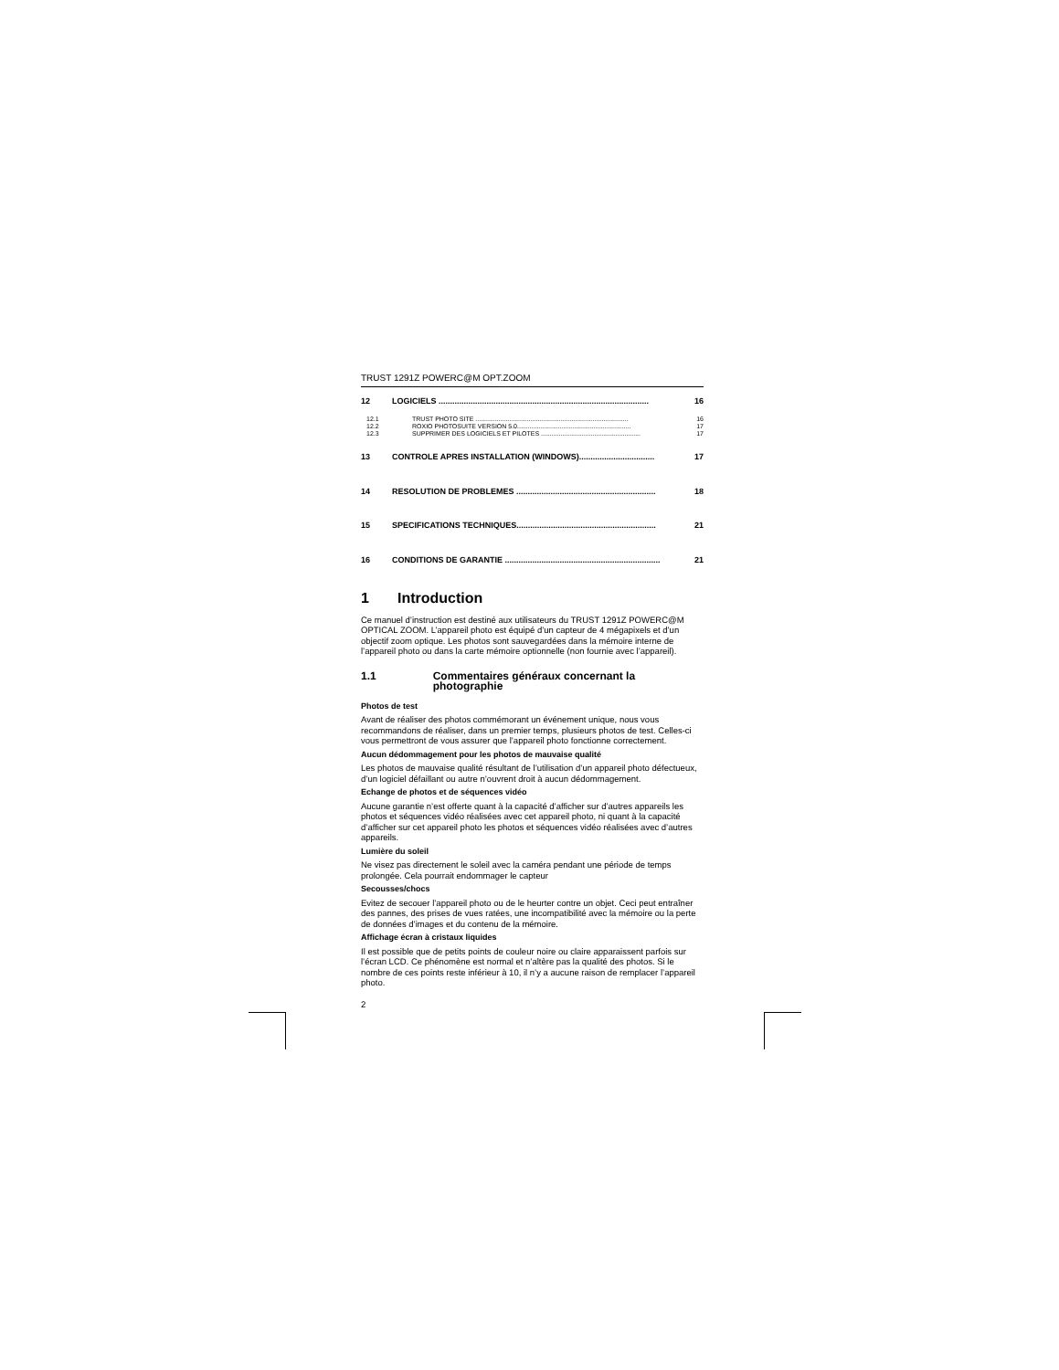TRUST 1291Z POWERC@M OPT.ZOOM
12 LOGICIELS ............................................................................................ 16
12.1 TRUST PHOTO SITE ...................................................................................... 16
12.2 ROXIO PHOTOSUITE VERSION 5.0................................................................ 17
12.3 SUPPRIMER DES LOGICIELS ET PILOTES ........................................................ 17
13 CONTROLE APRES INSTALLATION (WINDOWS)................................. 17
14 RESOLUTION DE PROBLEMES ............................................................. 18
15 SPECIFICATIONS TECHNIQUES............................................................. 21
16 CONDITIONS DE GARANTIE .................................................................... 21
1 Introduction
Ce manuel d’instruction est destiné aux utilisateurs du TRUST 1291Z POWERC@M OPTICAL ZOOM. L’appareil photo est équipé d’un capteur de 4 mégapixels et d’un objectif zoom optique. Les photos sont sauvegardées dans la mémoire interne de l’appareil photo ou dans la carte mémoire optionnelle (non fournie avec l’appareil).
1.1 Commentaires généraux concernant la photographie
Photos de test
Avant de réaliser des photos commémorant un événement unique, nous vous recommandons de réaliser, dans un premier temps, plusieurs photos de test. Celles-ci vous permettront de vous assurer que l’appareil photo fonctionne correctement.
Aucun dédommagement pour les photos de mauvaise qualité
Les photos de mauvaise qualité résultant de l’utilisation d’un appareil photo défectueux, d’un logiciel défaillant ou autre n’ouvrent droit à aucun dédommagement.
Echange de photos et de séquences vidéo
Aucune garantie n’est offerte quant à la capacité d’afficher sur d’autres appareils les photos et séquences vidéo réalisées avec cet appareil photo, ni quant à la capacité d’afficher sur cet appareil photo les photos et séquences vidéo réalisées avec d’autres appareils.
Lumière du soleil
Ne visez pas directement le soleil avec la caméra pendant une période de temps prolongée. Cela pourrait endommager le capteur
Secousses/chocs
Evitez de secouer l’appareil photo ou de le heurter contre un objet. Ceci peut entraîner des pannes, des prises de vues ratées, une incompatibilité avec la mémoire ou la perte de données d’images et du contenu de la mémoire.
Affichage écran à cristaux liquides
Il est possible que de petits points de couleur noire ou claire apparaissent parfois sur l’écran LCD. Ce phénomène est normal et n’altère pas la qualité des photos. Si le nombre de ces points reste inférieur à 10, il n’y a aucune raison de remplacer l’appareil photo.
2